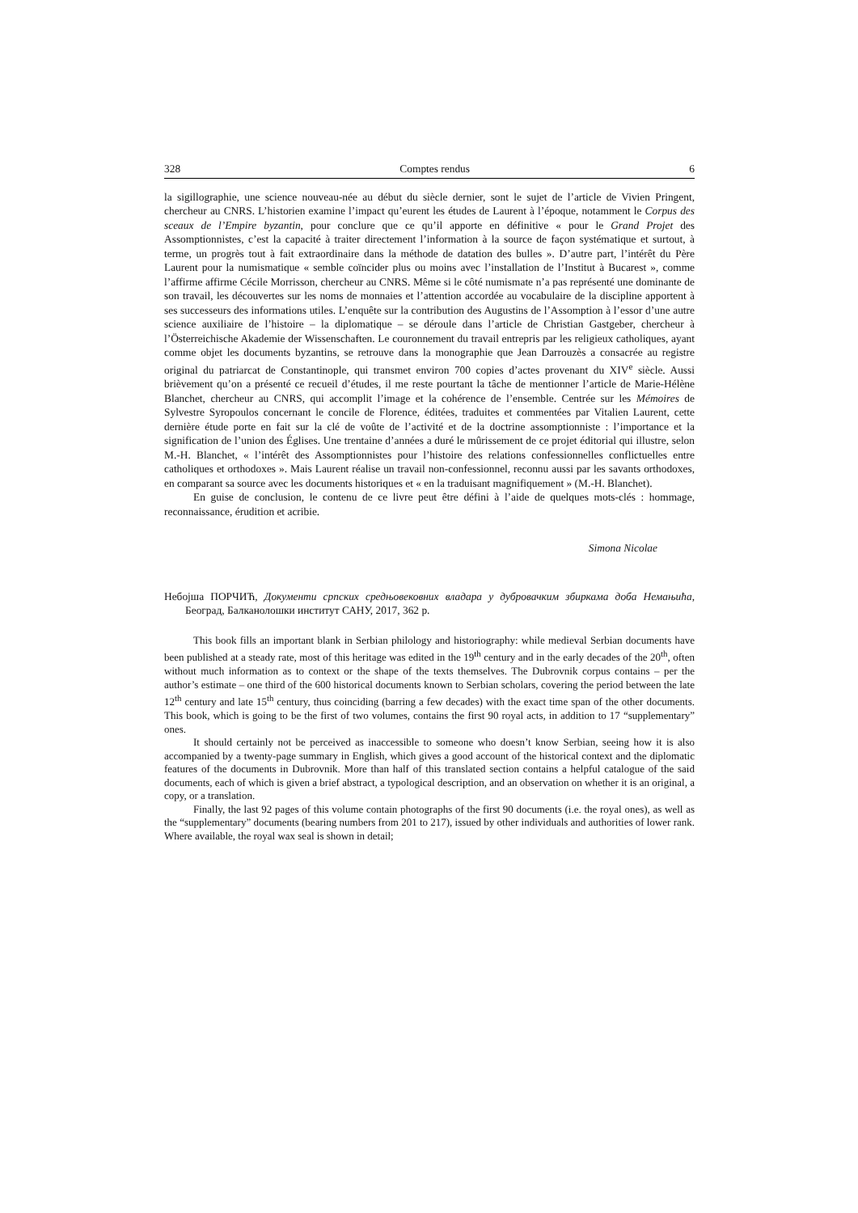328 Comptes rendus 6
la sigillographie, une science nouveau-née au début du siècle dernier, sont le sujet de l’article de Vivien Pringent, chercheur au CNRS. L’historien examine l’impact qu’eurent les études de Laurent à l’époque, notamment le Corpus des sceaux de l’Empire byzantin, pour conclure que ce qu’il apporte en définitive « pour le Grand Projet des Assomptionnistes, c’est la capacité à traiter directement l’information à la source de façon systématique et surtout, à terme, un progrès tout à fait extraordinaire dans la méthode de datation des bulles ». D’autre part, l’intérêt du Père Laurent pour la numismatique « semble coïncider plus ou moins avec l’installation de l’Institut à Bucarest », comme l’affirme affirme Cécile Morrisson, chercheur au CNRS. Même si le côté numismate n’a pas représenté une dominante de son travail, les découvertes sur les noms de monnaies et l’attention accordée au vocabulaire de la discipline apportent à ses successeurs des informations utiles. L’enquête sur la contribution des Augustins de l’Assomption à l’essor d’une autre science auxiliaire de l’histoire – la diplomatique – se déroule dans l’article de Christian Gastgeber, chercheur à l’Österreichische Akademie der Wissenschaften. Le couronnement du travail entrepris par les religieux catholiques, ayant comme objet les documents byzantins, se retrouve dans la monographie que Jean Darrouzès a consacrée au registre original du patriarcat de Constantinople, qui transmet environ 700 copies d’actes provenant du XIV<sup>e</sup> siècle. Aussi brièvement qu’on a présenté ce recueil d’études, il me reste pourtant la tâche de mentionner l’article de Marie-Hélène Blanchet, chercheur au CNRS, qui accomplit l’image et la cohérence de l’ensemble. Centrée sur les Mémoires de Sylvestre Syropoulos concernant le concile de Florence, éditées, traduites et commentées par Vitalien Laurent, cette dernière étude porte en fait sur la clé de voûte de l’activité et de la doctrine assomptionniste : l’importance et la signification de l’union des Églises. Une trentaine d’années a duré le mûrissement de ce projet éditorial qui illustre, selon M.-H. Blanchet, « l’intérêt des Assomptionnistes pour l’histoire des relations confessionnelles conflictuelles entre catholiques et orthodoxes ». Mais Laurent réalise un travail non-confessionnel, reconnu aussi par les savants orthodoxes, en comparant sa source avec les documents historiques et « en la traduisant magnifiquement » (M.-H. Blanchet).
En guise de conclusion, le contenu de ce livre peut être défini à l’aide de quelques mots-clés : hommage, reconnaissance, érudition et acribie.
Simona Nicolae
Небојша ПОРЧИЋ, Документи српских средњовековних владара у дубровачким збиркама доба Немањића, Београд, Балканолошки институт САНУ, 2017, 362 p.
This book fills an important blank in Serbian philology and historiography: while medieval Serbian documents have been published at a steady rate, most of this heritage was edited in the 19<sup>th</sup> century and in the early decades of the 20<sup>th</sup>, often without much information as to context or the shape of the texts themselves. The Dubrovnik corpus contains – per the author’s estimate – one third of the 600 historical documents known to Serbian scholars, covering the period between the late 12<sup>th</sup> century and late 15<sup>th</sup> century, thus coinciding (barring a few decades) with the exact time span of the other documents. This book, which is going to be the first of two volumes, contains the first 90 royal acts, in addition to 17 “supplementary” ones.
It should certainly not be perceived as inaccessible to someone who doesn’t know Serbian, seeing how it is also accompanied by a twenty-page summary in English, which gives a good account of the historical context and the diplomatic features of the documents in Dubrovnik. More than half of this translated section contains a helpful catalogue of the said documents, each of which is given a brief abstract, a typological description, and an observation on whether it is an original, a copy, or a translation.
Finally, the last 92 pages of this volume contain photographs of the first 90 documents (i.e. the royal ones), as well as the “supplementary” documents (bearing numbers from 201 to 217), issued by other individuals and authorities of lower rank. Where available, the royal wax seal is shown in detail;